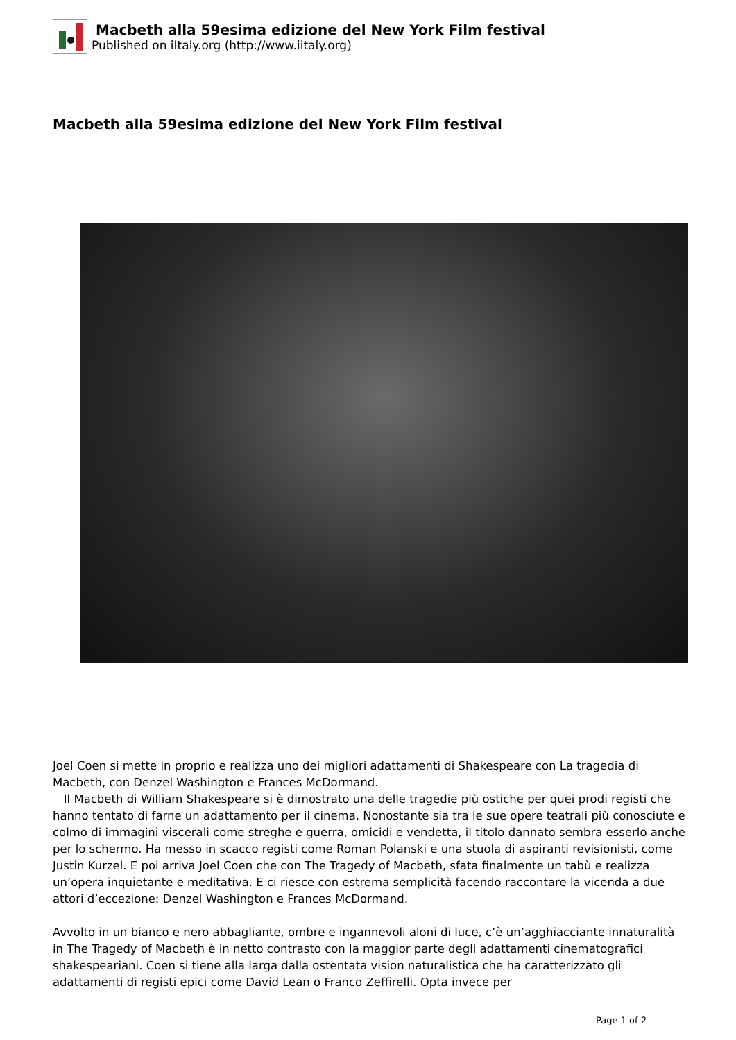Macbeth alla 59esima edizione del New York Film festival
Published on iItaly.org (http://www.iitaly.org)
Macbeth alla 59esima edizione del New York Film festival
Joel Coen si mette in proprio e realizza uno dei migliori adattamenti di Shakespeare con La tragedia di Macbeth, con Denzel Washington e Frances McDormand.
Il Macbeth di William Shakespeare si è dimostrato una delle tragedie più ostiche per quei prodi registi che hanno tentato di farne un adattamento per il cinema. Nonostante sia tra le sue opere teatrali più conosciute e colmo di immagini viscerali come streghe e guerra, omicidi e vendetta, il titolo dannato sembra esserlo anche per lo schermo. Ha messo in scacco registi come Roman Polanski e una stuola di aspiranti revisionisti, come Justin Kurzel. E poi arriva Joel Coen che con The Tragedy of Macbeth, sfata finalmente un tabù e realizza un’opera inquietante e meditativa. E ci riesce con estrema semplicità facendo raccontare la vicenda a due attori d’eccezione: Denzel Washington e Frances McDormand.
Avvolto in un bianco e nero abbagliante, ombre e ingannevoli aloni di luce, c’è un’agghiacciante innaturalità in The Tragedy of Macbeth è in netto contrasto con la maggior parte degli adattamenti cinematografici shakespeariani. Coen si tiene alla larga dalla ostentata vision naturalistica che ha caratterizzato gli adattamenti di registi epici come David Lean o Franco Zeffirelli. Opta invece per
Page 1 of 2